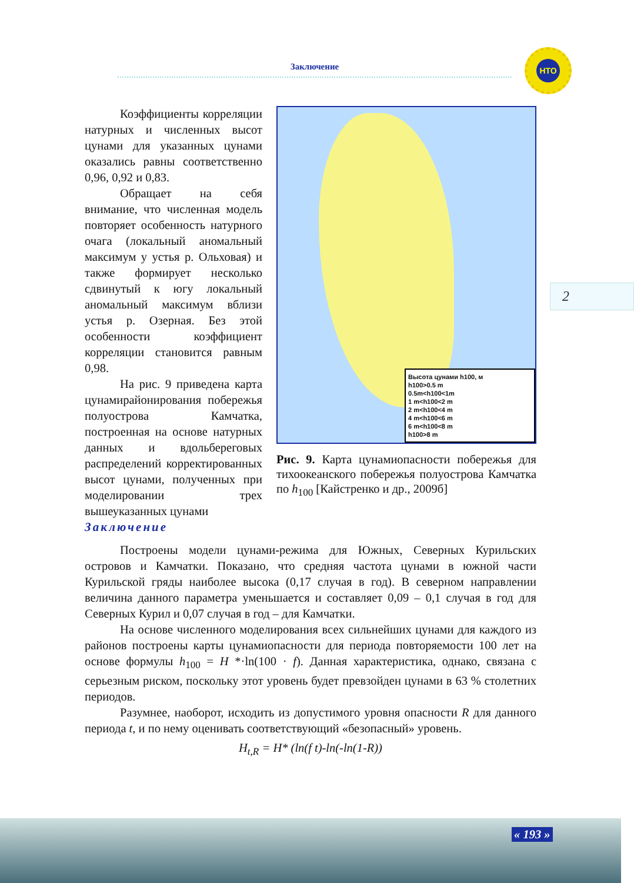Заключение
НТО
2
Высота цунами h100, м
h100>0.5 m
0.5m<h100<1m
1 m<h100<2 m
2 m<h100<4 m
4 m<h100<6 m
6 m<h100<8 m
h100>8 m
Рис. 9. Карта цунамиопасности побережья для тихоокеанского побережья полуострова Камчатка по h<sub>100</sub> [Кайстренко и др., 2009б]
Коэффициенты корреляции натурных и численных высот цунами для указанных цунами оказались равны соответственно 0,96, 0,92 и 0,83.
Обращает на себя внимание, что численная модель повторяет особенность натурного очага (локальный аномальный максимум у устья р. Ольховая) и также формирует несколько сдвинутый к югу локальный аномальный максимум вблизи устья р. Озерная. Без этой особенности коэффициент корреляции становится равным 0,98.
На рис. 9 приведена карта цунамирайонирования побережья полуострова Камчатка, построенная на основе натурных данных и вдольбереговых распределений корректированных высот цунами, полученных при моделировании трех вышеуказанных цунами
Заключение
Построены модели цунами-режима для Южных, Северных Курильских островов и Камчатки. Показано, что средняя частота цунами в южной части Курильской гряды наиболее высока (0,17 случая в год). В северном направлении величина данного параметра уменьшается и составляет 0,09 – 0,1 случая в год для Северных Курил и 0,07 случая в год – для Камчатки.
На основе численного моделирования всех сильнейших цунами для каждого из районов построены карты цунамиопасности для периода повторяемости 100 лет на основе формулы h<sub>100</sub> = H *·ln(100 · f). Данная характеристика, однако, связана с серьезным риском, поскольку этот уровень будет превзойден цунами в 63 % столетних периодов.
Разумнее, наоборот, исходить из допустимого уровня опасности R для данного периода t, и по нему оценивать соответствующий «безопасный» уровень.
H<sub>t,R</sub> = H* (ln(f t)-ln(-ln(1-R))
« 193 »